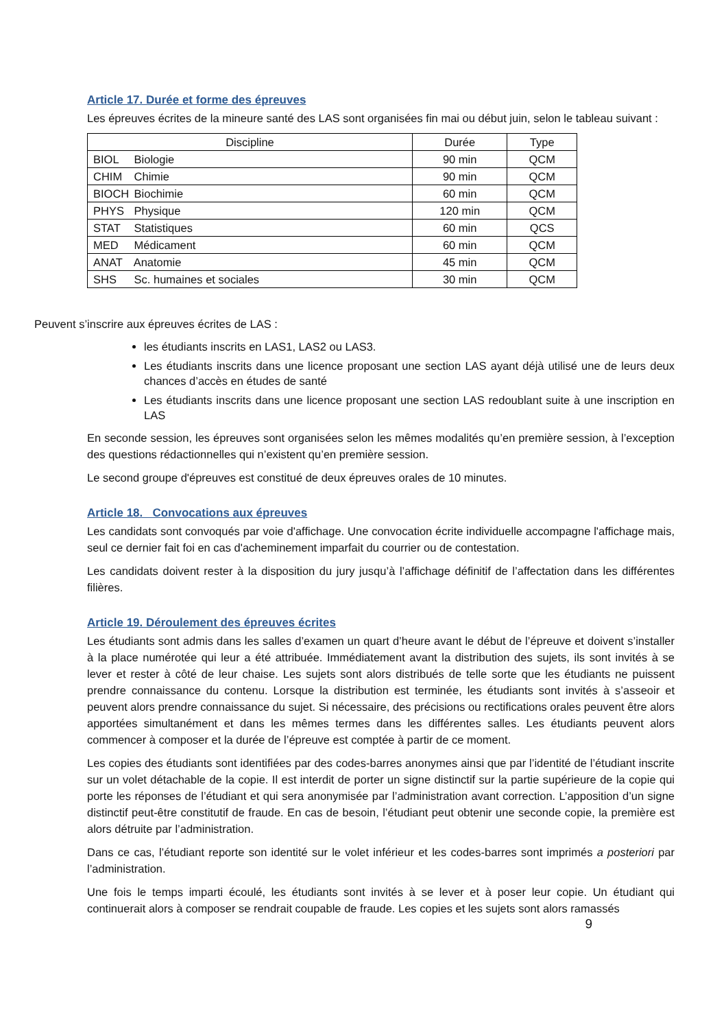Article 17. Durée et forme des épreuves
Les épreuves écrites de la mineure santé des LAS sont organisées fin mai ou début juin, selon le tableau suivant :
| Discipline | Durée | Type |
| --- | --- | --- |
| BIOL Biologie | 90 min | QCM |
| CHIM Chimie | 90 min | QCM |
| BIOCH Biochimie | 60 min | QCM |
| PHYS Physique | 120 min | QCM |
| STAT Statistiques | 60 min | QCS |
| MED Médicament | 60 min | QCM |
| ANAT Anatomie | 45 min | QCM |
| SHS Sc. humaines et sociales | 30 min | QCM |
Peuvent s’inscrire aux épreuves écrites de LAS :
les étudiants inscrits en LAS1, LAS2 ou LAS3.
Les étudiants inscrits dans une licence proposant une section LAS ayant déjà utilisé une de leurs deux chances d’accès en études de santé
Les étudiants inscrits dans une licence proposant une section LAS redoublant suite à une inscription en LAS
En seconde session, les épreuves sont organisées selon les mêmes modalités qu’en première session, à l’exception des questions rédactionnelles qui n’existent qu’en première session.
Le second groupe d'épreuves est constitué de deux épreuves orales de 10 minutes.
Article 18. Convocations aux épreuves
Les candidats sont convoqués par voie d'affichage. Une convocation écrite individuelle accompagne l'affichage mais, seul ce dernier fait foi en cas d'acheminement imparfait du courrier ou de contestation.
Les candidats doivent rester à la disposition du jury jusqu’à l’affichage définitif de l’affectation dans les différentes filières.
Article 19. Déroulement des épreuves écrites
Les étudiants sont admis dans les salles d’examen un quart d’heure avant le début de l’épreuve et doivent s’installer à la place numérotée qui leur a été attribuée. Immédiatement avant la distribution des sujets, ils sont invités à se lever et rester à côté de leur chaise. Les sujets sont alors distribués de telle sorte que les étudiants ne puissent prendre connaissance du contenu. Lorsque la distribution est terminée, les étudiants sont invités à s’asseoir et peuvent alors prendre connaissance du sujet. Si nécessaire, des précisions ou rectifications orales peuvent être alors apportées simultanément et dans les mêmes termes dans les différentes salles. Les étudiants peuvent alors commencer à composer et la durée de l’épreuve est comptée à partir de ce moment.
Les copies des étudiants sont identifiées par des codes-barres anonymes ainsi que par l’identité de l’étudiant inscrite sur un volet détachable de la copie. Il est interdit de porter un signe distinctif sur la partie supérieure de la copie qui porte les réponses de l’étudiant et qui sera anonymisée par l’administration avant correction. L’apposition d’un signe distinctif peut-être constitutif de fraude. En cas de besoin, l’étudiant peut obtenir une seconde copie, la première est alors détruite par l’administration.
Dans ce cas, l’étudiant reporte son identité sur le volet inférieur et les codes-barres sont imprimés a posteriori par l’administration.
Une fois le temps imparti écoulé, les étudiants sont invités à se lever et à poser leur copie. Un étudiant qui continuerait alors à composer se rendrait coupable de fraude. Les copies et les sujets sont alors ramassés
9